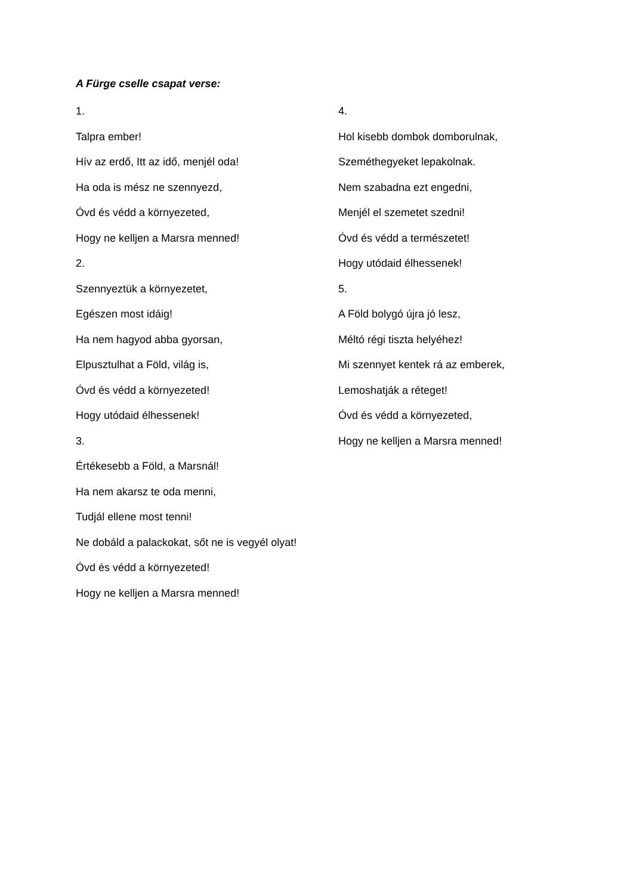A Fürge cselle csapat verse:
1.
Talpra ember!
Hív az erdő, Itt az idő, menjél oda!
Ha oda is mész ne szennyezd,
Óvd és védd a környezeted,
Hogy ne kelljen a Marsra menned!
2.
Szennyeztük a környezetet,
Egészen most idáig!
Ha nem hagyod abba gyorsan,
Elpusztulhat a Föld, világ is,
Óvd és védd a környezeted!
Hogy utódaid élhessenek!
3.
Értékesebb a Föld, a Marsnál!
Ha nem akarsz te oda menni,
Tudjál ellene most tenni!
Ne dobáld a palackokat, sőt ne is vegyél olyat!
Óvd és védd a környezeted!
Hogy ne kelljen a Marsra menned!
4.
Hol kisebb dombok domborulnak,
Szeméthegyeket lepakolnak.
Nem szabadna ezt engedni,
Menjél el szemetet szedni!
Óvd és védd a természetet!
Hogy utódaid élhessenek!
5.
A Föld bolygó újra jó lesz,
Méltó régi tiszta helyéhez!
Mi szennyet kentek rá az emberek,
Lemoshatják a réteget!
Óvd és védd a környezeted,
Hogy ne kelljen a Marsra menned!